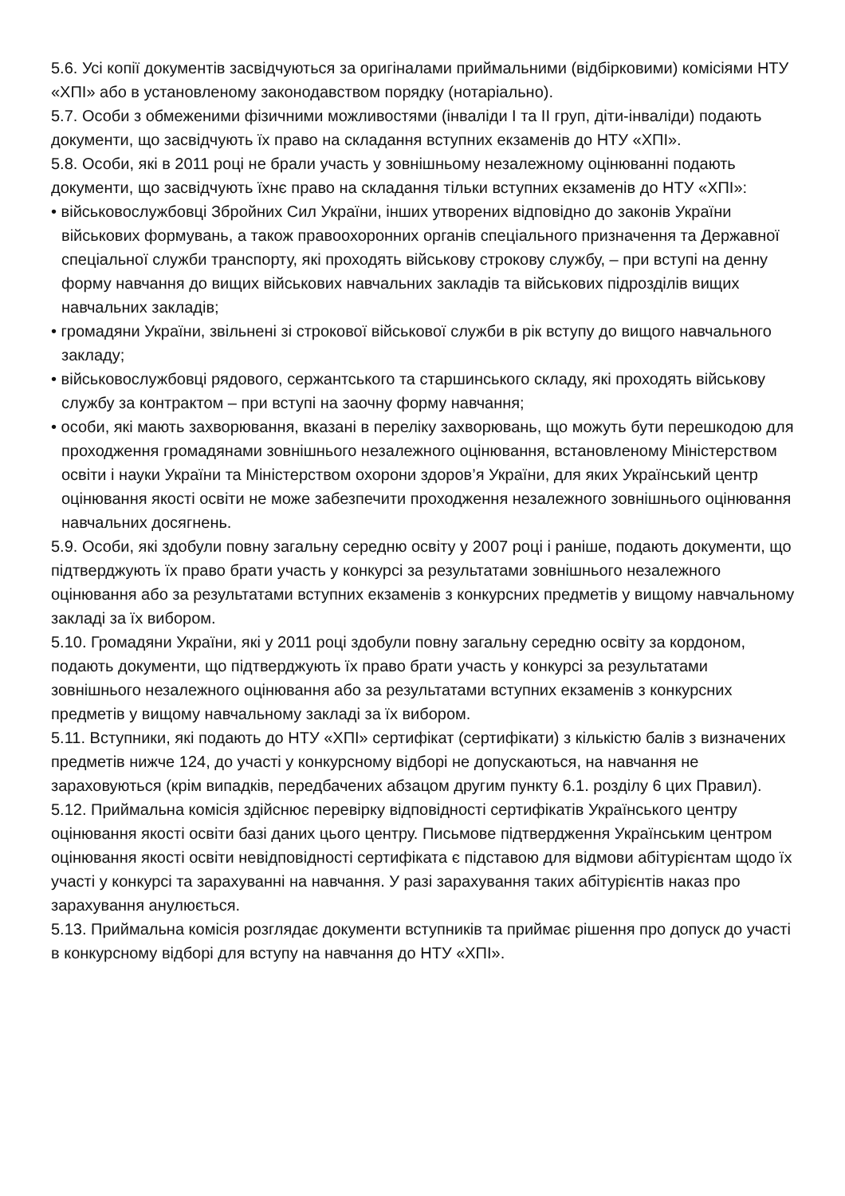5.6. Усі копії документів засвідчуються за оригіналами приймальними (відбірковими) комісіями НТУ «ХПІ» або в установленому законодавством порядку (нотаріально).
5.7. Особи з обмеженими фізичними можливостями (інваліди І та ІІ груп, діти-інваліди) подають документи, що засвідчують їх право на складання вступних екзаменів до НТУ «ХПІ».
5.8. Особи, які в 2011 році не брали участь у зовнішньому незалежному оцінюванні подають документи, що засвідчують їхнє право на складання тільки вступних екзаменів до НТУ «ХПІ»:
• військовослужбовці Збройних Сил України, інших утворених відповідно до законів України військових формувань, а також правоохоронних органів спеціального призначення та Державної спеціальної служби транспорту, які проходять військову строкову службу, – при вступі на денну форму навчання до вищих військових навчальних закладів та військових підрозділів вищих навчальних закладів;
• громадяни України, звільнені зі строкової військової служби в рік вступу до вищого навчального закладу;
• військовослужбовці рядового, сержантського та старшинського складу, які проходять військову службу за контрактом – при вступі на заочну форму навчання;
• особи, які мають захворювання, вказані в переліку захворювань, що можуть бути перешкодою для проходження громадянами зовнішнього незалежного оцінювання, встановленому Міністерством освіти і науки України та Міністерством охорони здоров’я України, для яких Український центр оцінювання якості освіти не може забезпечити проходження незалежного зовнішнього оцінювання навчальних досягнень.
5.9. Особи, які здобули повну загальну середню освіту у 2007 році і раніше, подають документи, що підтверджують їх право брати участь у конкурсі за результатами зовнішнього незалежного оцінювання або за результатами вступних екзаменів з конкурсних предметів у вищому навчальному закладі за їх вибором.
5.10. Громадяни України, які у 2011 році здобули повну загальну середню освіту за кордоном, подають документи, що підтверджують їх право брати участь у конкурсі за результатами зовнішнього незалежного оцінювання або за результатами вступних екзаменів з конкурсних предметів у вищому навчальному закладі за їх вибором.
5.11. Вступники, які подають до НТУ «ХПІ» сертифікат (сертифікати) з кількістю балів з визначених предметів нижче 124, до участі у конкурсному відборі не допускаються, на навчання не зараховуються (крім випадків, передбачених абзацом другим пункту 6.1. розділу 6 цих Правил).
5.12. Приймальна комісія здійснює перевірку відповідності сертифікатів Українського центру оцінювання якості освіти базі даних цього центру. Письмове підтвердження Українським центром оцінювання якості освіти невідповідності сертифіката є підставою для відмови абітурієнтам щодо їх участі у конкурсі та зарахуванні на навчання. У разі зарахування таких абітурієнтів наказ про зарахування анулюється.
5.13. Приймальна комісія розглядає документи вступників та приймає рішення про допуск до участі в конкурсному відборі для вступу на навчання до НТУ «ХПІ».